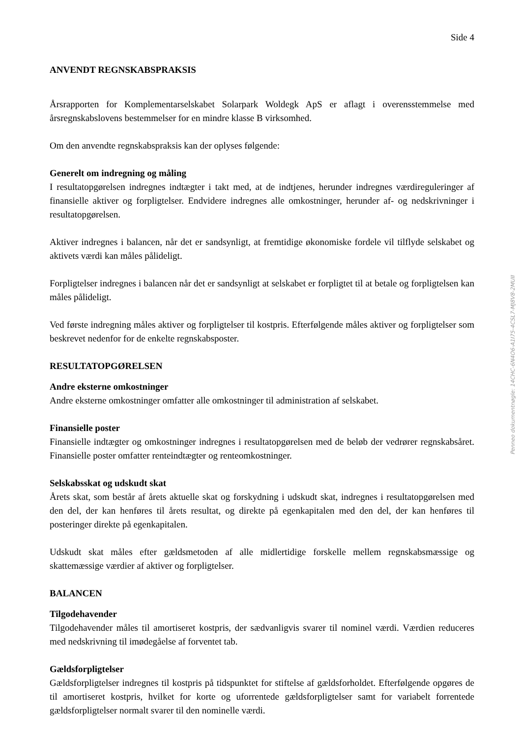Side 4
ANVENDT REGNSKABSPRAKSIS
Årsrapporten for Komplementarselskabet Solarpark Woldegk ApS er aflagt i overensstemmelse med årsregnskabslovens bestemmelser for en mindre klasse B virksomhed.
Om den anvendte regnskabspraksis kan der oplyses følgende:
Generelt om indregning og måling
I resultatopgørelsen indregnes indtægter i takt med, at de indtjenes, herunder indregnes værdireguleringer af finansielle aktiver og forpligtelser. Endvidere indregnes alle omkostninger, herunder af- og nedskrivninger i resultatopgørelsen.
Aktiver indregnes i balancen, når det er sandsynligt, at fremtidige økonomiske fordele vil tilflyde selskabet og aktivets værdi kan måles pålideligt.
Forpligtelser indregnes i balancen når det er sandsynligt at selskabet er forpligtet til at betale og forpligtelsen kan måles pålideligt.
Ved første indregning måles aktiver og forpligtelser til kostpris. Efterfølgende måles aktiver og forpligtelser som beskrevet nedenfor for de enkelte regnskabsposter.
RESULTATOPGØRELSEN
Andre eksterne omkostninger
Andre eksterne omkostninger omfatter alle omkostninger til administration af selskabet.
Finansielle poster
Finansielle indtægter og omkostninger indregnes i resultatopgørelsen med de beløb der vedrører regnskabsåret. Finansielle poster omfatter renteindtægter og renteomkostninger.
Selskabsskat og udskudt skat
Årets skat, som består af årets aktuelle skat og forskydning i udskudt skat, indregnes i resultatopgørelsen med den del, der kan henføres til årets resultat, og direkte på egenkapitalen med den del, der kan henføres til posteringer direkte på egenkapitalen.
Udskudt skat måles efter gældsmetoden af alle midlertidige forskelle mellem regnskabsmæssige og skattemæssige værdier af aktiver og forpligtelser.
BALANCEN
Tilgodehavender
Tilgodehavender måles til amortiseret kostpris, der sædvanligvis svarer til nominel værdi. Værdien reduceres med nedskrivning til imødegåelse af forventet tab.
Gældsforpligtelser
Gældsforpligtelser indregnes til kostpris på tidspunktet for stiftelse af gældsforholdet. Efterfølgende opgøres de til amortiseret kostpris, hvilket for korte og uforrentede gældsforpligtelser samt for variabelt forrentede gældsforpligtelser normalt svarer til den nominelle værdi.
Penneo dokumentnøgle: 14CHC-6N4O6-A1I75-4CSL7-MJ8V8-2MUII